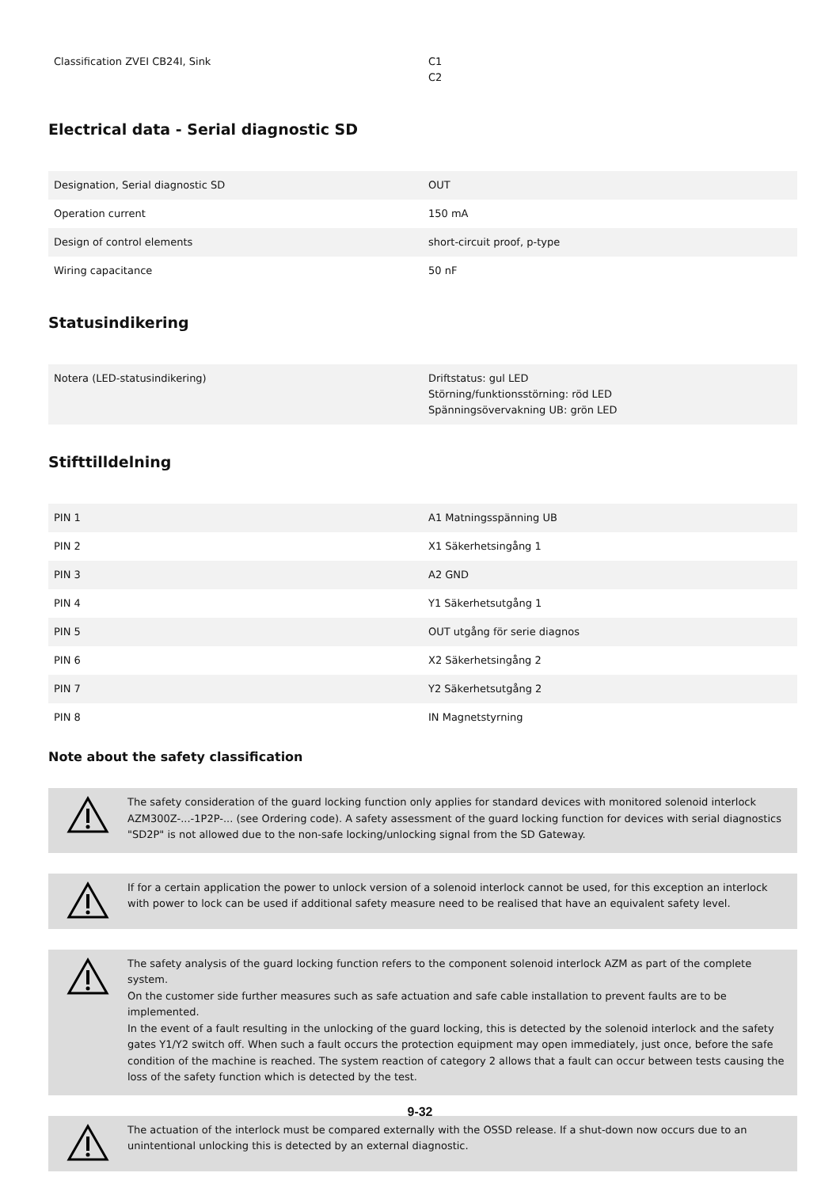| Classification ZVEI CB24I, Sink | C1 C2 |
Electrical data - Serial diagnostic SD
| Designation, Serial diagnostic SD | OUT |
| Operation current | 150 mA |
| Design of control elements | short-circuit proof, p-type |
| Wiring capacitance | 50 nF |
Statusindikering
| Notera (LED-statusindikering) | Driftstatus: gul LED Störning/funktionsstörning: röd LED Spänningsövervakning UB: grön LED |
Stifttilldelning
| PIN 1 | A1 Matningsspänning UB |
| PIN 2 | X1 Säkerhetsingång 1 |
| PIN 3 | A2 GND |
| PIN 4 | Y1 Säkerhetsutgång 1 |
| PIN 5 | OUT utgång för serie diagnos |
| PIN 6 | X2 Säkerhetsingång 2 |
| PIN 7 | Y2 Säkerhetsutgång 2 |
| PIN 8 | IN Magnetstyrning |
Note about the safety classification
The safety consideration of the guard locking function only applies for standard devices with monitored solenoid interlock AZM300Z-...-1P2P-... (see Ordering code). A safety assessment of the guard locking function for devices with serial diagnostics "SD2P" is not allowed due to the non-safe locking/unlocking signal from the SD Gateway.
If for a certain application the power to unlock version of a solenoid interlock cannot be used, for this exception an interlock with power to lock can be used if additional safety measure need to be realised that have an equivalent safety level.
The safety analysis of the guard locking function refers to the component solenoid interlock AZM as part of the complete system.
On the customer side further measures such as safe actuation and safe cable installation to prevent faults are to be implemented.
In the event of a fault resulting in the unlocking of the guard locking, this is detected by the solenoid interlock and the safety gates Y1/Y2 switch off. When such a fault occurs the protection equipment may open immediately, just once, before the safe condition of the machine is reached. The system reaction of category 2 allows that a fault can occur between tests causing the loss of the safety function which is detected by the test.
The actuation of the interlock must be compared externally with the OSSD release. If a shut-down now occurs due to an unintentional unlocking this is detected by an external diagnostic.
9-32